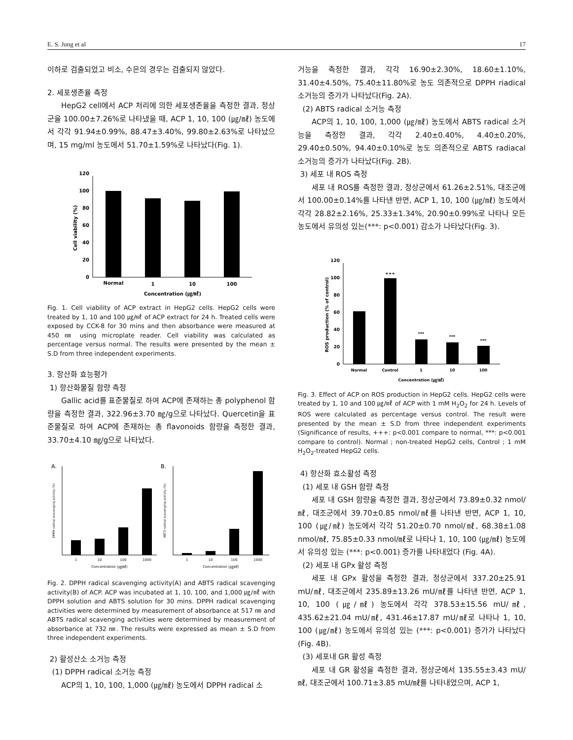E. S. Jung et al 17
이하로 검출되었고 비소, 수은의 경우는 검출되지 않았다.
2. 세포생존율 측정
HepG2 cell에서 ACP 처리에 의한 세포생존율을 측정한 결과, 정상군을 100.00±7.26%로 나타냈을 때, ACP 1, 10, 100 (㎍/㎖) 농도에서 각각 91.94±0.99%, 88.47±3.40%, 99.80±2.63%로 나타났으며, 15 mg/ml 농도에서 51.70±1.59%로 나타났다(Fig. 1).
0
20
40
60
80
100
120
Normal
1
10
100
Concentration (㎍/㎖)
Cell viability (%)
Fig. 1. Cell viability of ACP extract in HepG2 cells. HepG2 cells were treated by 1, 10 and 100 ㎍/㎖ of ACP extract for 24 h. Treated cells were exposed by CCK-8 for 30 mins and then absorbance were measured at 450 ㎚ using microplate reader. Cell viability was calculated as percentage versus normal. The results were presented by the mean ± S.D from three independent experiments.
3. 항산화 효능평가
1) 항산화물질 함량 측정
Gallic acid를 표준물질로 하여 ACP에 존재하는 총 polyphenol 함량을 측정한 결과, 322.96±3.70 ㎎/g으로 나타났다. Quercetin을 표준물질로 하여 ACP에 존재하는 총 flavonoids 함량을 측정한 결과, 33.70±4.10 ㎎/g으로 나타났다.
A.
B.
1
10
100
1000
Concentration (㎍/㎖)
1
10
100
1000
Concentration (㎍/㎖)
DPPH radical scavenging activity (%)
ABTS radical scavenging activity (%)
Fig. 2. DPPH radical scavenging activity(A) and ABTS radical scavenging activity(B) of ACP. ACP was incubated at 1, 10, 100, and 1,000 ㎍/㎖ with DPPH solution and ABTS solution for 30 mins. DPPH radical scavenging activities were determined by measurement of absorbance at 517 ㎚ and ABTS radical scavenging activities were determined by measurement of absorbance at 732 ㎚. The results were expressed as mean ± S.D from three independent experiments.
2) 활성산소 소거능 측정
(1) DPPH radical 소거능 측정
ACP의 1, 10, 100, 1,000 (㎍/㎖) 농도에서 DPPH radical 소
거능을 측정한 결과, 각각 16.90±2.30%, 18.60±1.10%, 31.40±4.50%, 75.40±11.80%로 농도 의존적으로 DPPH riadical 소거능의 증가가 나타났다(Fig. 2A).
(2) ABTS radical 소거능 측정
ACP의 1, 10, 100, 1,000 (㎍/㎖) 농도에서 ABTS radical 소거능을 측정한 결과, 각각 2.40±0.40%, 4.40±0.20%, 29.40±0.50%, 94.40±0.10%로 농도 의존적으로 ABTS radiacal 소거능의 증가가 나타났다(Fig. 2B).
3) 세포 내 ROS 측정
세포 내 ROS를 측정한 결과, 정상군에서 61.26±2.51%, 대조군에서 100.00±0.14%를 나타낸 반면, ACP 1, 10, 100 (㎍/㎖) 농도에서 각각 28.82±2.16%, 25.33±1.34%, 20.90±0.99%로 나타나 모든 농도에서 유의성 있는(***: p<0.001) 감소가 나타났다(Fig. 3).
0
20
40
60
80
100
120
+++
***
***
***
Normal
Control
1
10
100
Concentration (㎍/㎖)
ROS production (% of control)
Fig. 3. Effect of ACP on ROS production in HepG2 cells. HepG2 cells were treated by 1, 10 and 100 ㎍/㎖ of ACP with 1 mM H<sub>2</sub>O<sub>2</sub> for 24 h. Levels of ROS were calculated as percentage versus control. The result were presented by the mean ± S.D from three independent experiments (Significance of results, +++: p<0.001 compare to normal, ***: p<0.001 compare to control). Normal ; non-treated HepG2 cells, Control ; 1 mM H<sub>2</sub>O<sub>2</sub>-treated HepG2 cells.
4) 항산화 효소활성 측정
(1) 세포 내 GSH 함량 측정
세포 내 GSH 함량을 측정한 결과, 정상군에서 73.89±0.32 nmol/㎖, 대조군에서 39.70±0.85 nmol/㎖를 나타낸 반면, ACP 1, 10, 100 (㎍/㎖) 농도에서 각각 51.20±0.70 nmol/㎖, 68.38±1.08 nmol/㎖, 75.85±0.33 nmol/㎖로 나타나 1, 10, 100 (㎍/㎖) 농도에서 유의성 있는 (***: p<0.001) 증가를 나타내었다 (Fig. 4A).
(2) 세포 내 GPx 활성 측정
세포 내 GPx 활성을 측정한 결과, 정상군에서 337.20±25.91 mU/㎖, 대조군에서 235.89±13.26 mU/㎖를 나타낸 반면, ACP 1, 10, 100 (㎍/㎖) 농도에서 각각 378.53±15.56 mU/㎖, 435.62±21.04 mU/㎖, 431.46±17.87 mU/㎖로 나타나 1, 10, 100 (㎍/㎖) 농도에서 유의성 있는 (***: p<0.001) 증가가 나타났다(Fig. 4B).
(3) 세포내 GR 활성 측정
세포 내 GR 활성을 측정한 결과, 정상군에서 135.55±3.43 mU/㎖, 대조군에서 100.71±3.85 mU/㎖를 나타내었으며, ACP 1,